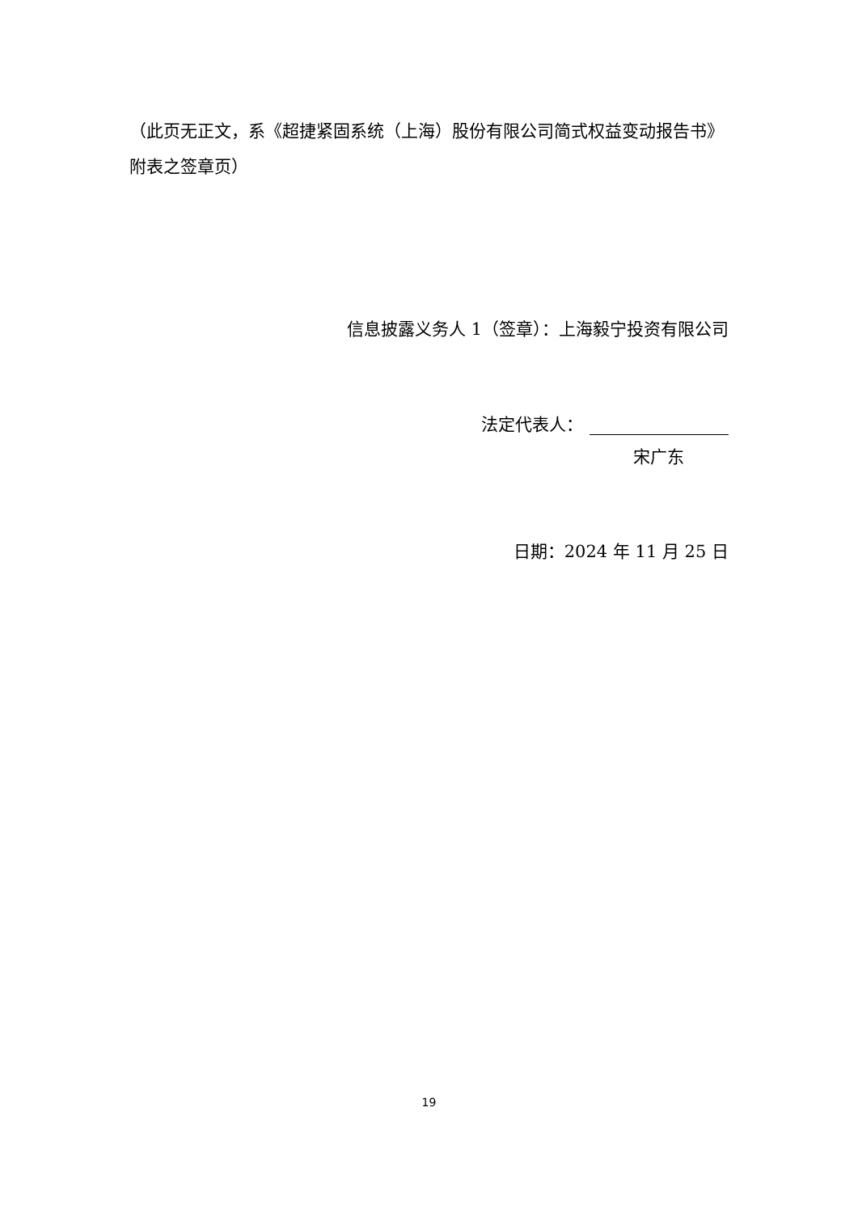（此页无正文，系《超捷紧固系统（上海）股份有限公司简式权益变动报告书》附表之签章页）
信息披露义务人 1（签章）：上海毅宁投资有限公司
法定代表人：
宋广东
日期：2024 年 11 月 25 日
19